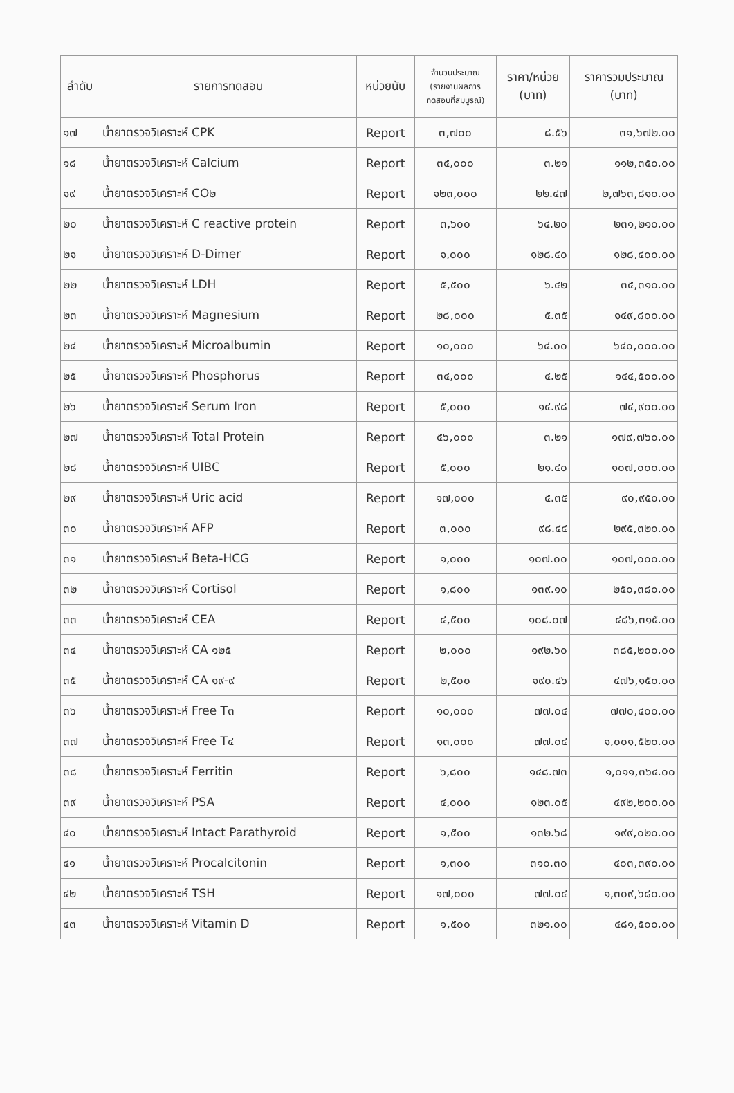| ลำดับ | รายการทดสอบ | หน่วยนับ | จำนวนประมาณ (รายงานผลการ ทดสอบที่สมบูรณ์) | ราคา/หน่วย (บาท) | ราคารวมประมาณ (บาท) |
| --- | --- | --- | --- | --- | --- |
| ๑๗ | น้ำยาตรวจวิเคราะห์ CPK | Report | ๓,๗๐๐ | ๘.๕๖ | ๓๑,๖๗๒.๐๐ |
| ๑๘ | น้ำยาตรวจวิเคราะห์ Calcium | Report | ๓๕,๐๐๐ | ๓.๒๑ | ๑๑๒,๓๕๐.๐๐ |
| ๑๙ | น้ำยาตรวจวิเคราะห์ CO๒ | Report | ๑๒๓,๐๐๐ | ๒๒.๔๗ | ๒,๗๖๓,๘๑๐.๐๐ |
| ๒๐ | น้ำยาตรวจวิเคราะห์ C reactive protein | Report | ๓,๖๐๐ | ๖๔.๒๐ | ๒๓๑,๒๑๐.๐๐ |
| ๒๑ | น้ำยาตรวจวิเคราะห์ D-Dimer | Report | ๑,๐๐๐ | ๑๒๘.๔๐ | ๑๒๘,๔๐๐.๐๐ |
| ๒๒ | น้ำยาตรวจวิเคราะห์ LDH | Report | ๕,๕๐๐ | ๖.๔๒ | ๓๕,๓๑๐.๐๐ |
| ๒๓ | น้ำยาตรวจวิเคราะห์ Magnesium | Report | ๒๘,๐๐๐ | ๕.๓๕ | ๑๔๙,๘๐๐.๐๐ |
| ๒๔ | น้ำยาตรวจวิเคราะห์ Microalbumin | Report | ๑๐,๐๐๐ | ๖๔.๐๐ | ๖๔๐,๐๐๐.๐๐ |
| ๒๕ | น้ำยาตรวจวิเคราะห์ Phosphorus | Report | ๓๔,๐๐๐ | ๔.๒๕ | ๑๔๔,๕๐๐.๐๐ |
| ๒๖ | น้ำยาตรวจวิเคราะห์ Serum Iron | Report | ๕,๐๐๐ | ๑๔.๙๘ | ๗๔,๙๐๐.๐๐ |
| ๒๗ | น้ำยาตรวจวิเคราะห์ Total Protein | Report | ๕๖,๐๐๐ | ๓.๒๑ | ๑๗๙,๗๖๐.๐๐ |
| ๒๘ | น้ำยาตรวจวิเคราะห์ UIBC | Report | ๕,๐๐๐ | ๒๑.๔๐ | ๑๐๗,๐๐๐.๐๐ |
| ๒๙ | น้ำยาตรวจวิเคราะห์ Uric acid | Report | ๑๗,๐๐๐ | ๕.๓๕ | ๙๐,๙๕๐.๐๐ |
| ๓๐ | น้ำยาตรวจวิเคราะห์ AFP | Report | ๓,๐๐๐ | ๙๘.๔๔ | ๒๙๕,๓๒๐.๐๐ |
| ๓๑ | น้ำยาตรวจวิเคราะห์ Beta-HCG | Report | ๑,๐๐๐ | ๑๐๗.๐๐ | ๑๐๗,๐๐๐.๐๐ |
| ๓๒ | น้ำยาตรวจวิเคราะห์ Cortisol | Report | ๑,๘๐๐ | ๑๓๙.๑๐ | ๒๕๐,๓๘๐.๐๐ |
| ๓๓ | น้ำยาตรวจวิเคราะห์ CEA | Report | ๔,๕๐๐ | ๑๐๘.๐๗ | ๔๘๖,๓๑๕.๐๐ |
| ๓๔ | น้ำยาตรวจวิเคราะห์ CA ๑๒๕ | Report | ๒,๐๐๐ | ๑๙๒.๖๐ | ๓๘๕,๒๐๐.๐๐ |
| ๓๕ | น้ำยาตรวจวิเคราะห์ CA ๑๙-๙ | Report | ๒,๕๐๐ | ๑๙๐.๔๖ | ๔๗๖,๑๕๐.๐๐ |
| ๓๖ | น้ำยาตรวจวิเคราะห์ Free T๓ | Report | ๑๐,๐๐๐ | ๗๗.๐๔ | ๗๗๐,๔๐๐.๐๐ |
| ๓๗ | น้ำยาตรวจวิเคราะห์ Free T๔ | Report | ๑๓,๐๐๐ | ๗๗.๐๔ | ๑,๐๐๑,๕๒๐.๐๐ |
| ๓๘ | น้ำยาตรวจวิเคราะห์ Ferritin | Report | ๖,๘๐๐ | ๑๔๘.๗๓ | ๑,๐๑๑,๓๖๔.๐๐ |
| ๓๙ | น้ำยาตรวจวิเคราะห์ PSA | Report | ๔,๐๐๐ | ๑๒๓.๐๕ | ๔๙๒,๒๐๐.๐๐ |
| ๔๐ | น้ำยาตรวจวิเคราะห์ Intact Parathyroid | Report | ๑,๕๐๐ | ๑๓๒.๖๘ | ๑๙๙,๐๒๐.๐๐ |
| ๔๑ | น้ำยาตรวจวิเคราะห์ Procalcitonin | Report | ๑,๓๐๐ | ๓๑๐.๓๐ | ๔๐๓,๓๙๐.๐๐ |
| ๔๒ | น้ำยาตรวจวิเคราะห์ TSH | Report | ๑๗,๐๐๐ | ๗๗.๐๔ | ๑,๓๐๙,๖๘๐.๐๐ |
| ๔๓ | น้ำยาตรวจวิเคราะห์ Vitamin D | Report | ๑,๕๐๐ | ๓๒๑.๐๐ | ๔๘๑,๕๐๐.๐๐ |